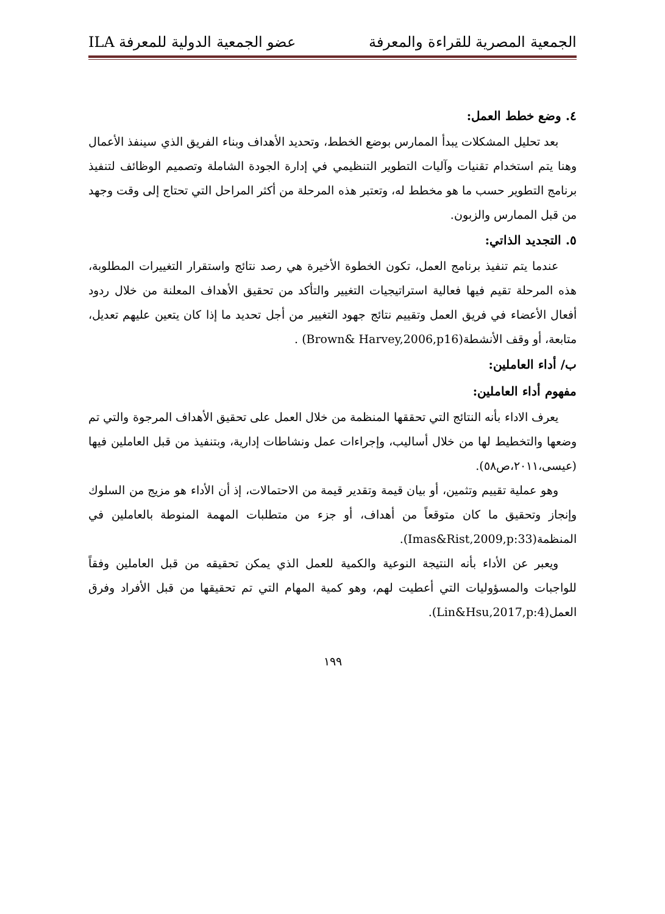الجمعية المصرية للقراءة والمعرفة عضو الجمعية الدولية للمعرفة ILA
٤. وضع خطط العمل:
بعد تحليل المشكلات يبدأ الممارس بوضع الخطط، وتحديد الأهداف وبناء الفريق الذي سينفذ الأعمال وهنا يتم استخدام تقنيات وآليات التطوير التنظيمي في إدارة الجودة الشاملة وتصميم الوظائف لتنفيذ برنامج التطوير حسب ما هو مخطط له، وتعتبر هذه المرحلة من أكثر المراحل التي تحتاج إلى وقت وجهد من قبل الممارس والزبون.
٥. التجديد الذاتي:
عندما يتم تنفيذ برنامج العمل، تكون الخطوة الأخيرة هي رصد نتائج واستقرار التغييرات المطلوبة، هذه المرحلة تقيم فيها فعالية استراتيجيات التغيير والتأكد من تحقيق الأهداف المعلنة من خلال ردود أفعال الأعضاء في فريق العمل وتقييم نتائج جهود التغيير من أجل تحديد ما إذا كان يتعين عليهم تعديل، متابعة، أو وقف الأنشطة(Brown& Harvey,2006,p16) .
ب/ أداء العاملين:
مفهوم أداء العاملين:
يعرف الاداء بأنه النتائج التي تحققها المنظمة من خلال العمل على تحقيق الأهداف المرجوة والتي تم وضعها والتخطيط لها من خلال أساليب، وإجراءات عمل ونشاطات إدارية، وبتنفيذ من قبل العاملين فيها (عيسى،٢٠١١،ص٥٨).
وهو عملية تقييم وتثمين، أو بيان قيمة وتقدير قيمة من الاحتمالات، إذ أن الأداء هو مزيج من السلوك وإنجاز وتحقيق ما كان متوقعاً من أهداف، أو جزء من متطلبات المهمة المنوطة بالعاملين في المنظمة(Imas&Rist,2009,p:33).
ويعبر عن الأداء بأنه النتيجة النوعية والكمية للعمل الذي يمكن تحقيقه من قبل العاملين وفقاً للواجبات والمسؤوليات التي أعطيت لهم، وهو كمية المهام التي تم تحقيقها من قبل الأفراد وفرق العمل(Lin&Hsu,2017,p:4).
١٩٩